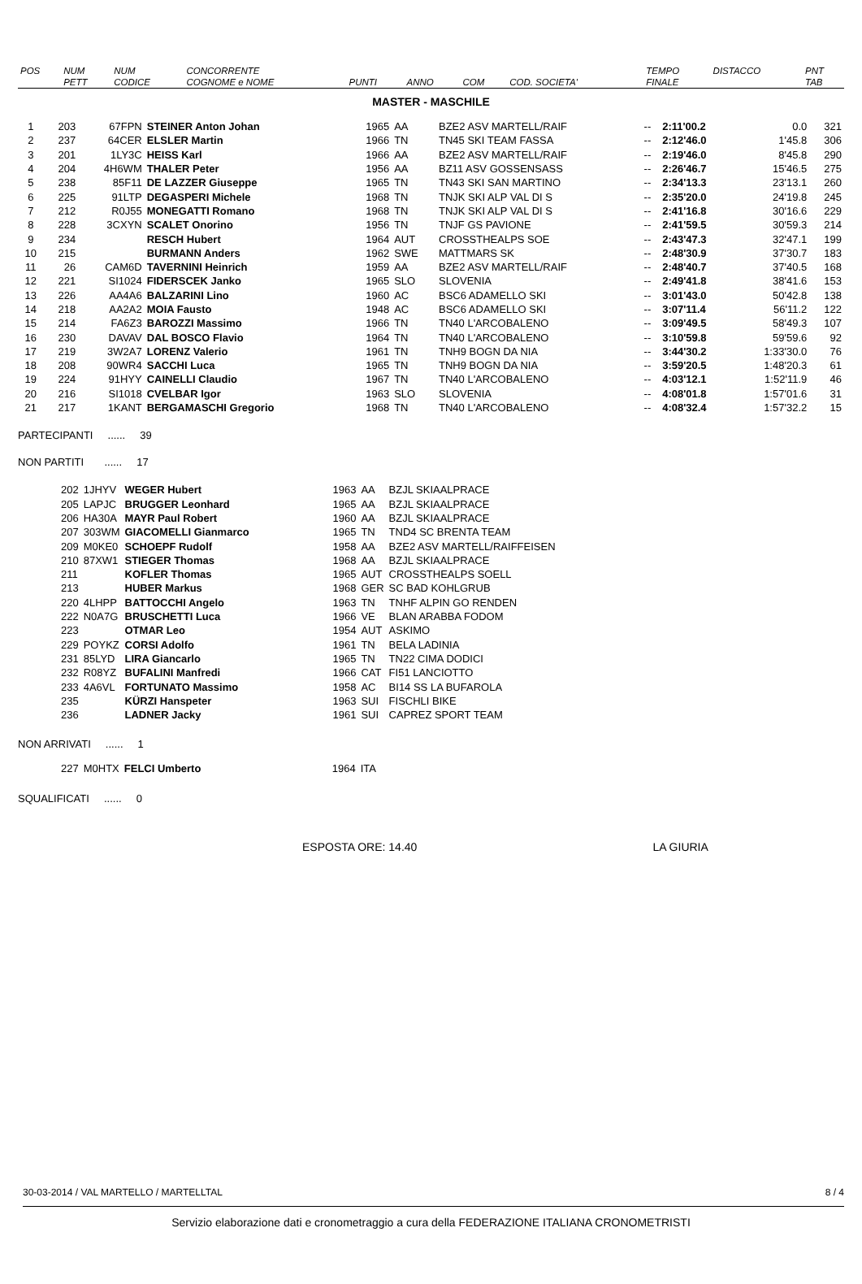| POS | NUM | NUM | CONCORRENTE | | | | | | TEMPO | DISTACCO | PNT |
| --- | --- | --- | --- | --- | --- | --- | --- | --- | --- | --- | --- |
| | PETT | CODICE | COGNOME e NOME | PUNTI | ANNO | COM | COD. SOCIETA' | | FINALE | | TAB |
MASTER - MASCHILE
| 1 | 203 | 67FPN | STEINER Anton Johan | 1965 | AA | BZE2 ASV MARTELL/RAIF | -- | 2:11'00.2 | 0.0 | 321 |
| 2 | 237 | 64CER | ELSLER Martin | 1966 | TN | TN45 SKI TEAM FASSA | -- | 2:12'46.0 | 1'45.8 | 306 |
| 3 | 201 | 1LY3C | HEISS Karl | 1966 | AA | BZE2 ASV MARTELL/RAIF | -- | 2:19'46.0 | 8'45.8 | 290 |
| 4 | 204 | 4H6WM | THALER Peter | 1956 | AA | BZ11 ASV GOSSENSASS | -- | 2:26'46.7 | 15'46.5 | 275 |
| 5 | 238 | 85F11 | DE LAZZER Giuseppe | 1965 | TN | TN43 SKI SAN MARTINO | -- | 2:34'13.3 | 23'13.1 | 260 |
| 6 | 225 | 91LTP | DEGASPERI Michele | 1968 | TN | TNJK SKI ALP VAL DI S | -- | 2:35'20.0 | 24'19.8 | 245 |
| 7 | 212 | R0J55 | MONEGATTI Romano | 1968 | TN | TNJK SKI ALP VAL DI S | -- | 2:41'16.8 | 30'16.6 | 229 |
| 8 | 228 | 3CXYN | SCALET Onorino | 1956 | TN | TNJF GS PAVIONE | -- | 2:41'59.5 | 30'59.3 | 214 |
| 9 | 234 | | RESCH Hubert | 1964 | AUT | CROSSTHEALPS SOE | -- | 2:43'47.3 | 32'47.1 | 199 |
| 10 | 215 | | BURMANN Anders | 1962 | SWE | MATTMARS SK | -- | 2:48'30.9 | 37'30.7 | 183 |
| 11 | 26 | CAM6D | TAVERNINI Heinrich | 1959 | AA | BZE2 ASV MARTELL/RAIF | -- | 2:48'40.7 | 37'40.5 | 168 |
| 12 | 221 | SI1024 | FIDERSCEK Janko | 1965 | SLO | SLOVENIA | -- | 2:49'41.8 | 38'41.6 | 153 |
| 13 | 226 | AA4A6 | BALZARINI Lino | 1960 | AC | BSC6 ADAMELLO SKI | -- | 3:01'43.0 | 50'42.8 | 138 |
| 14 | 218 | AA2A2 | MOIA Fausto | 1948 | AC | BSC6 ADAMELLO SKI | -- | 3:07'11.4 | 56'11.2 | 122 |
| 15 | 214 | FA6Z3 | BAROZZI Massimo | 1966 | TN | TN40 L'ARCOBALENO | -- | 3:09'49.5 | 58'49.3 | 107 |
| 16 | 230 | DAVAV | DAL BOSCO Flavio | 1964 | TN | TN40 L'ARCOBALENO | -- | 3:10'59.8 | 59'59.6 | 92 |
| 17 | 219 | 3W2A7 | LORENZ Valerio | 1961 | TN | TNH9 BOGN DA NIA | -- | 3:44'30.2 | 1:33'30.0 | 76 |
| 18 | 208 | 90WR4 | SACCHI Luca | 1965 | TN | TNH9 BOGN DA NIA | -- | 3:59'20.5 | 1:48'20.3 | 61 |
| 19 | 224 | 91HYY | CAINELLI Claudio | 1967 | TN | TN40 L'ARCOBALENO | -- | 4:03'12.1 | 1:52'11.9 | 46 |
| 20 | 216 | SI1018 | CVELBAR Igor | 1963 | SLO | SLOVENIA | -- | 4:08'01.8 | 1:57'01.6 | 31 |
| 21 | 217 | 1KANT | BERGAMASCHI Gregorio | 1968 | TN | TN40 L'ARCOBALENO | -- | 4:08'32.4 | 1:57'32.2 | 15 |
PARTECIPANTI ...... 39
NON PARTITI ...... 17
| 202 | 1JHYV | WEGER Hubert | 1963 | AA | BZJL SKIAALPRACE |
| 205 | LAPJC | BRUGGER Leonhard | 1965 | AA | BZJL SKIAALPRACE |
| 206 | HA30A | MAYR Paul Robert | 1960 | AA | BZJL SKIAALPRACE |
| 207 | 303WM | GIACOMELLI Gianmarco | 1965 | TN | TND4 SC BRENTA TEAM |
| 209 | M0KE0 | SCHOEPF Rudolf | 1958 | AA | BZE2 ASV MARTELL/RAIFFEISEN |
| 210 | 87XW1 | STIEGER Thomas | 1968 | AA | BZJL SKIAALPRACE |
| 211 | | KOFLER Thomas | 1965 | AUT | CROSSTHEALPS SOELL |
| 213 | | HUBER Markus | 1968 | GER | SC BAD KOHLGRUB |
| 220 | 4LHPP | BATTOCCHI Angelo | 1963 | TN | TNHF ALPIN GO RENDEN |
| 222 | N0A7G | BRUSCHETTI Luca | 1966 | VE | BLAN ARABBA FODOM |
| 223 | | OTMAR Leo | 1954 | AUT | ASKIMO |
| 229 | POYKZ | CORSI Adolfo | 1961 | TN | BELA LADINIA |
| 231 | 85LYD | LIRA Giancarlo | 1965 | TN | TN22 CIMA DODICI |
| 232 | R08YZ | BUFALINI Manfredi | 1966 | CAT | FI51 LANCIOTTO |
| 233 | 4A6VL | FORTUNATO Massimo | 1958 | AC | BI14 SS LA BUFAROLA |
| 235 | | KÜRZI Hanspeter | 1963 | SUI | FISCHLI BIKE |
| 236 | | LADNER Jacky | 1961 | SUI | CAPREZ SPORT TEAM |
NON ARRIVATI ...... 1
| 227 | M0HTX | FELCI Umberto | 1964 | ITA |
SQUALIFICATI ...... 0
ESPOSTA ORE: 14.40 LA GIURIA
30-03-2014 / VAL MARTELLO / MARTELLTAL 8 / 4
Servizio elaborazione dati e cronometraggio a cura della FEDERAZIONE ITALIANA CRONOMETRISTI